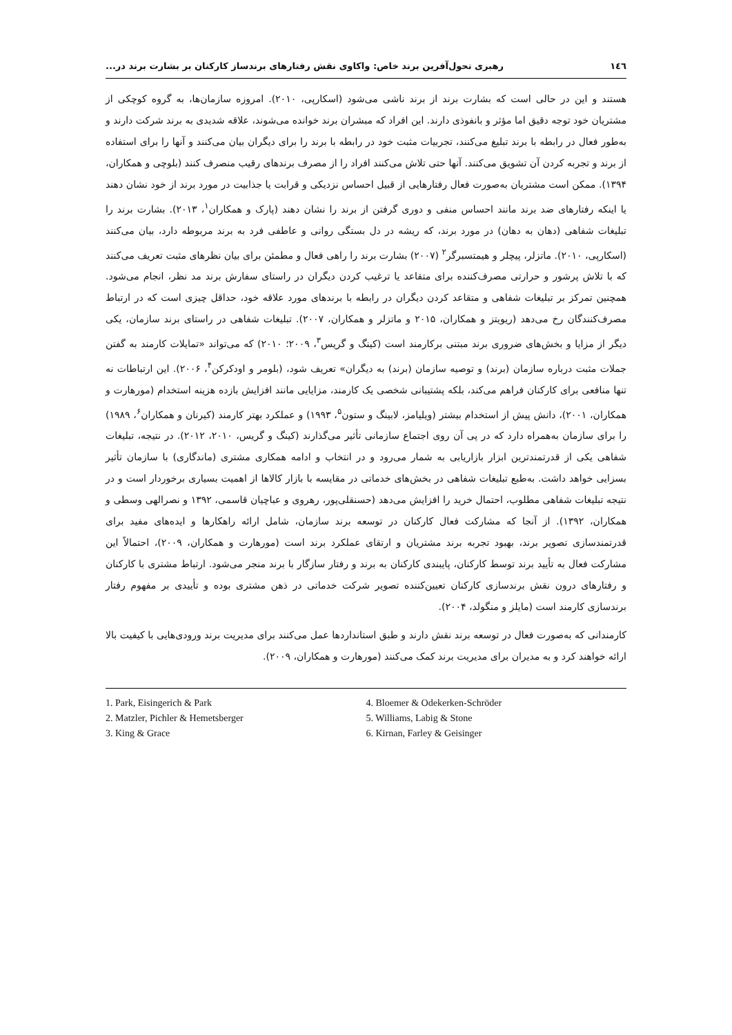۱٤٦ رهبری تحول‌آفرین برند خاص: واکاوی نقش رفتارهای برندساز کارکنان بر بشارت برند در...
هستند و این در حالی است که بشارت برند از برند ناشی می‌شود (اسکارپی، ۲۰۱۰). امروزه سازمان‌ها، به گروه کوچکی از مشتریان خود توجه دقیق اما مؤثر و بانفوذی دارند. این افراد که مبشران برند خوانده می‌شوند، علاقه شدیدی به برند شرکت دارند و به‌طور فعال در رابطه با برند تبلیغ می‌کنند، تجربیات مثبت خود در رابطه با برند را برای دیگران بیان می‌کنند و آنها را برای استفاده از برند و تجربه کردن آن تشویق می‌کنند. آنها حتی تلاش می‌کنند افراد را از مصرف برندهای رقیب منصرف کنند (بلوچی و همکاران، ۱۳۹۴). ممکن است مشتریان به‌صورت فعال رفتارهایی از قبیل احساس نزدیکی و قرابت یا جذابیت در مورد برند از خود نشان دهند یا اینکه رفتارهای ضد برند مانند احساس منفی و دوری گرفتن از برند را نشان دهند (پارک و همکاران<sup>۱</sup>، ۲۰۱۳). بشارت برند را تبلیغات شفاهی (دهان به دهان) در مورد برند، که ریشه در دل بستگی روانی و عاطفی فرد به برند مربوطه دارد، بیان می‌کنند (اسکارپی، ۲۰۱۰). ماتزلر، پیچلر و هیمتسبرگر<sup>۲</sup> (۲۰۰۷) بشارت برند را راهی فعال و مطمئن برای بیان نظرهای مثبت تعریف می‌کنند که با تلاش پرشور و حرارتی مصرف‌کننده برای متقاعد یا ترغیب کردن دیگران در راستای سفارش برند مد نظر، انجام می‌شود. همچنین تمرکز بر تبلیغات شفاهی و متقاعد کردن دیگران در رابطه با برندهای مورد علاقه خود، حداقل چیزی است که در ارتباط مصرف‌کنندگان رخ می‌دهد (ریویتز و همکاران، ۲۰۱۵ و ماتزلر و همکاران، ۲۰۰۷). تبلیغات شفاهی در راستای برند سازمان، یکی دیگر از مزایا و بخش‌های ضروری برند مبتنی برکارمند است (کینگ و گریس<sup>۳</sup>، ۲۰۰۹؛ ۲۰۱۰) که می‌تواند «تمایلات کارمند به گفتن جملات مثبت درباره سازمان (برند) و توصیه سازمان (برند) به دیگران» تعریف شود، (بلومر و اودکرکن<sup>۴</sup>، ۲۰۰۶). این ارتباطات نه تنها منافعی برای کارکنان فراهم می‌کند، بلکه پشتیبانی شخصی یک کارمند، مزایایی مانند افزایش بازده هزینه استخدام (مورهارت و همکاران، ۲۰۰۱)، دانش پیش از استخدام بیشتر (ویلیامز، لابینگ و ستون<sup>۵</sup>، ۱۹۹۳) و عملکرد بهتر کارمند (کیرنان و همکاران<sup>۶</sup>، ۱۹۸۹) را برای سازمان به‌همراه دارد که در پی آن روی اجتماع سازمانی تأثیر می‌گذارند (کینگ و گریس، ۲۰۱۰، ۲۰۱۲). در نتیجه، تبلیغات شفاهی یکی از قدرتمندترین ابزار بازاریابی به شمار می‌رود و در انتخاب و ادامه همکاری مشتری (ماندگاری) با سازمان تأثیر بسزایی خواهد داشت. به‌طبع تبلیغات شفاهی در بخش‌های خدماتی در مقایسه با بازار کالاها از اهمیت بسیاری برخوردار است و در نتیجه تبلیغات شفاهی مطلوب، احتمال خرید را افزایش می‌دهد (حسنقلی‌پور، رهروی و عباچیان قاسمی، ۱۳۹۲ و نصرالهی وسطی و همکاران، ۱۳۹۲). از آنجا که مشارکت فعال کارکنان در توسعه برند سازمان، شامل ارائه راهکارها و ایده‌های مفید برای قدرتمندسازی تصویر برند، بهبود تجربه برند مشتریان و ارتقای عملکرد برند است (مورهارت و همکاران، ۲۰۰۹)، احتمالاً این مشارکت فعال به تأیید برند توسط کارکنان، پایبندی کارکنان به برند و رفتار سازگار با برند منجر می‌شود. ارتباط مشتری با کارکنان و رفتارهای درون نقش برندسازی کارکنان تعیین‌کننده تصویر شرکت خدماتی در ذهن مشتری بوده و تأییدی بر مفهوم رفتار برندسازی کارمند است (مایلز و منگولد، ۲۰۰۴).
کارمندانی که به‌صورت فعال در توسعه برند نقش دارند و طبق استانداردها عمل می‌کنند برای مدیریت برند ورودی‌هایی با کیفیت بالا ارائه خواهند کرد و به مدیران برای مدیریت برند کمک می‌کنند (مورهارت و همکاران، ۲۰۰۹).
1. Park, Eisingerich & Park
2. Matzler, Pichler & Hemetsberger
3. King & Grace
4. Bloemer & Odekerken-Schröder
5. Williams, Labig & Stone
6. Kirnan, Farley & Geisinger